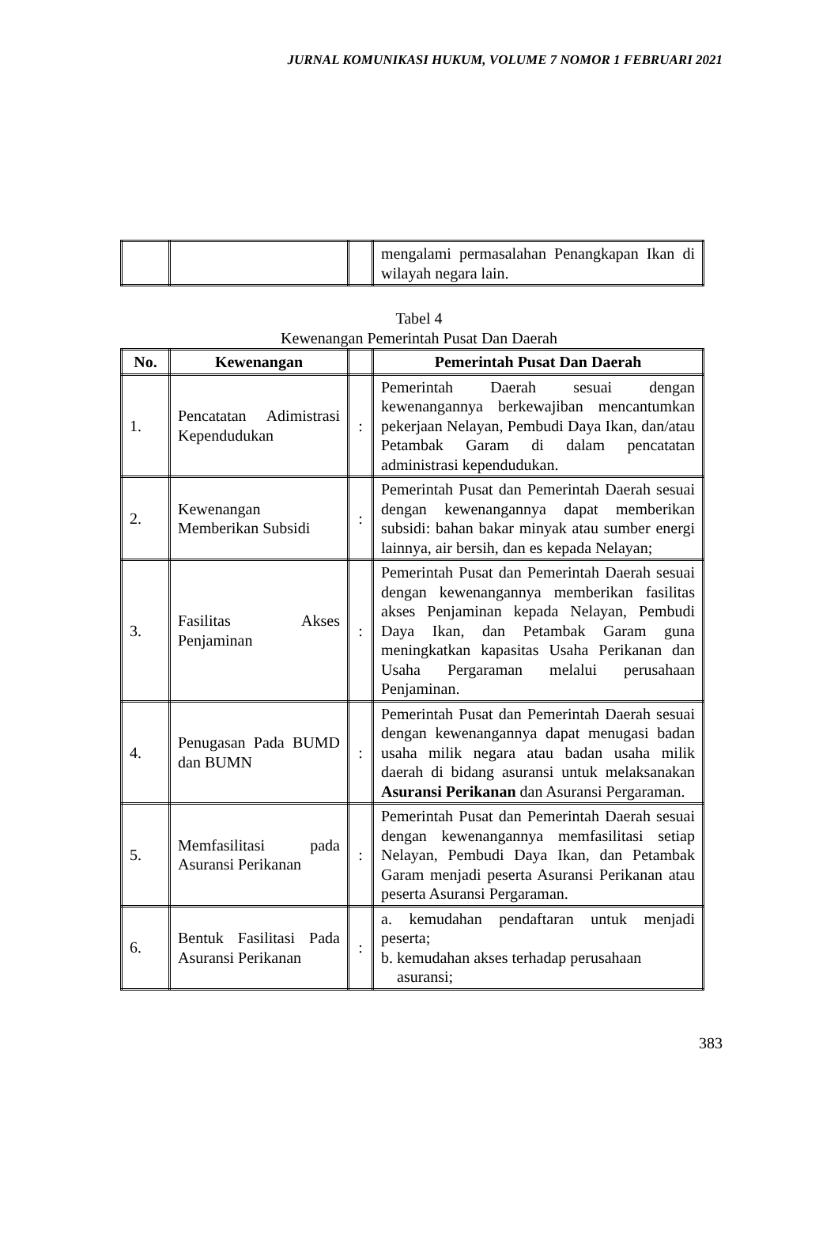JURNAL KOMUNIKASI HUKUM, VOLUME 7 NOMOR 1 FEBRUARI 2021
| | | | mengalami permasalahan Penangkapan Ikan di wilayah negara lain. |
Tabel 4
Kewenangan Pemerintah Pusat Dan Daerah
| No. | Kewenangan | | Pemerintah Pusat Dan Daerah |
| --- | --- | --- | --- |
| 1. | Pencatatan Adimistrasi Kependudukan | : | Pemerintah Daerah sesuai dengan kewenangannya berkewajiban mencantumkan pekerjaan Nelayan, Pembudi Daya Ikan, dan/atau Petambak Garam di dalam pencatatan administrasi kependudukan. |
| 2. | Kewenangan Memberikan Subsidi | : | Pemerintah Pusat dan Pemerintah Daerah sesuai dengan kewenangannya dapat memberikan subsidi: bahan bakar minyak atau sumber energi lainnya, air bersih, dan es kepada Nelayan; |
| 3. | Fasilitas Akses Penjaminan | : | Pemerintah Pusat dan Pemerintah Daerah sesuai dengan kewenangannya memberikan fasilitas akses Penjaminan kepada Nelayan, Pembudi Daya Ikan, dan Petambak Garam guna meningkatkan kapasitas Usaha Perikanan dan Usaha Pergaraman melalui perusahaan Penjaminan. |
| 4. | Penugasan Pada BUMD dan BUMN | : | Pemerintah Pusat dan Pemerintah Daerah sesuai dengan kewenangannya dapat menugasi badan usaha milik negara atau badan usaha milik daerah di bidang asuransi untuk melaksanakan Asuransi Perikanan dan Asuransi Pergaraman. |
| 5. | Memfasilitasi pada Asuransi Perikanan | : | Pemerintah Pusat dan Pemerintah Daerah sesuai dengan kewenangannya memfasilitasi setiap Nelayan, Pembudi Daya Ikan, dan Petambak Garam menjadi peserta Asuransi Perikanan atau peserta Asuransi Pergaraman. |
| 6. | Bentuk Fasilitasi Pada Asuransi Perikanan | : | a. kemudahan pendaftaran untuk menjadi peserta; b. kemudahan akses terhadap perusahaan asuransi; |
383